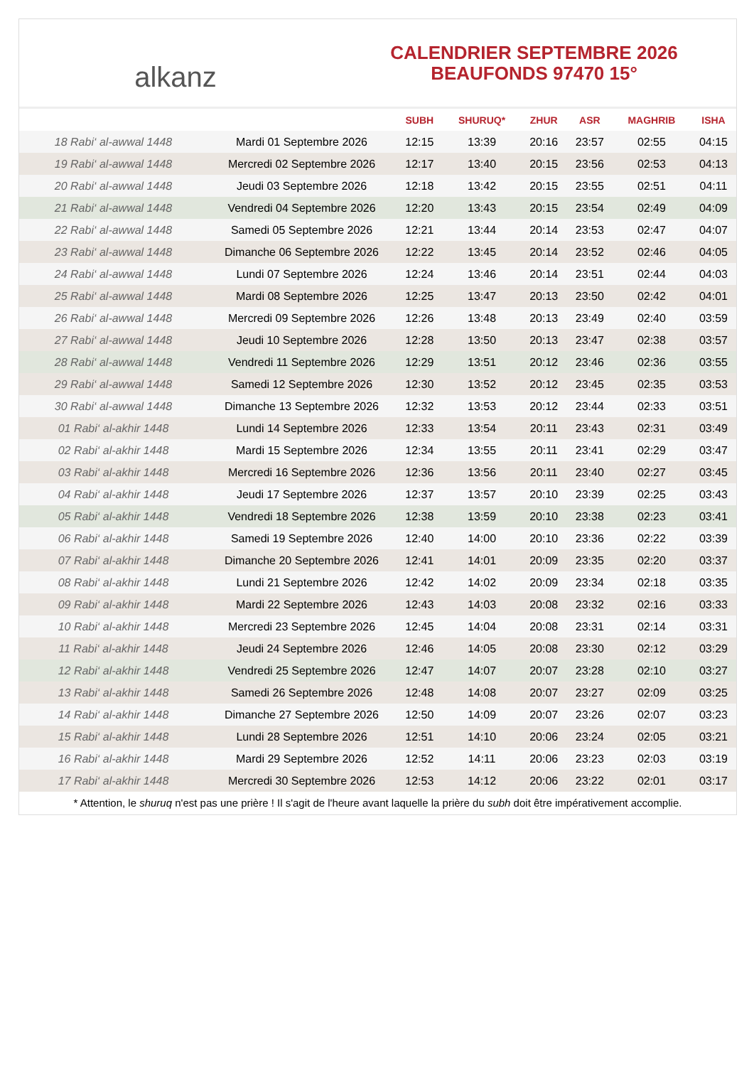alkanz
CALENDRIER SEPTEMBRE 2026
BEAUFONDS 97470 15°
| | | SUBH | SHURUQ* | ZHUR | ASR | MAGHRIB | ISHA |
| --- | --- | --- | --- | --- | --- | --- | --- |
| 18 Rabi‘ al-awwal 1448 | Mardi 01 Septembre 2026 | 12:15 | 13:39 | 20:16 | 23:57 | 02:55 | 04:15 |
| 19 Rabi‘ al-awwal 1448 | Mercredi 02 Septembre 2026 | 12:17 | 13:40 | 20:15 | 23:56 | 02:53 | 04:13 |
| 20 Rabi‘ al-awwal 1448 | Jeudi 03 Septembre 2026 | 12:18 | 13:42 | 20:15 | 23:55 | 02:51 | 04:11 |
| 21 Rabi‘ al-awwal 1448 | Vendredi 04 Septembre 2026 | 12:20 | 13:43 | 20:15 | 23:54 | 02:49 | 04:09 |
| 22 Rabi‘ al-awwal 1448 | Samedi 05 Septembre 2026 | 12:21 | 13:44 | 20:14 | 23:53 | 02:47 | 04:07 |
| 23 Rabi‘ al-awwal 1448 | Dimanche 06 Septembre 2026 | 12:22 | 13:45 | 20:14 | 23:52 | 02:46 | 04:05 |
| 24 Rabi‘ al-awwal 1448 | Lundi 07 Septembre 2026 | 12:24 | 13:46 | 20:14 | 23:51 | 02:44 | 04:03 |
| 25 Rabi‘ al-awwal 1448 | Mardi 08 Septembre 2026 | 12:25 | 13:47 | 20:13 | 23:50 | 02:42 | 04:01 |
| 26 Rabi‘ al-awwal 1448 | Mercredi 09 Septembre 2026 | 12:26 | 13:48 | 20:13 | 23:49 | 02:40 | 03:59 |
| 27 Rabi‘ al-awwal 1448 | Jeudi 10 Septembre 2026 | 12:28 | 13:50 | 20:13 | 23:47 | 02:38 | 03:57 |
| 28 Rabi‘ al-awwal 1448 | Vendredi 11 Septembre 2026 | 12:29 | 13:51 | 20:12 | 23:46 | 02:36 | 03:55 |
| 29 Rabi‘ al-awwal 1448 | Samedi 12 Septembre 2026 | 12:30 | 13:52 | 20:12 | 23:45 | 02:35 | 03:53 |
| 30 Rabi‘ al-awwal 1448 | Dimanche 13 Septembre 2026 | 12:32 | 13:53 | 20:12 | 23:44 | 02:33 | 03:51 |
| 01 Rabi‘ al-akhir 1448 | Lundi 14 Septembre 2026 | 12:33 | 13:54 | 20:11 | 23:43 | 02:31 | 03:49 |
| 02 Rabi‘ al-akhir 1448 | Mardi 15 Septembre 2026 | 12:34 | 13:55 | 20:11 | 23:41 | 02:29 | 03:47 |
| 03 Rabi‘ al-akhir 1448 | Mercredi 16 Septembre 2026 | 12:36 | 13:56 | 20:11 | 23:40 | 02:27 | 03:45 |
| 04 Rabi‘ al-akhir 1448 | Jeudi 17 Septembre 2026 | 12:37 | 13:57 | 20:10 | 23:39 | 02:25 | 03:43 |
| 05 Rabi‘ al-akhir 1448 | Vendredi 18 Septembre 2026 | 12:38 | 13:59 | 20:10 | 23:38 | 02:23 | 03:41 |
| 06 Rabi‘ al-akhir 1448 | Samedi 19 Septembre 2026 | 12:40 | 14:00 | 20:10 | 23:36 | 02:22 | 03:39 |
| 07 Rabi‘ al-akhir 1448 | Dimanche 20 Septembre 2026 | 12:41 | 14:01 | 20:09 | 23:35 | 02:20 | 03:37 |
| 08 Rabi‘ al-akhir 1448 | Lundi 21 Septembre 2026 | 12:42 | 14:02 | 20:09 | 23:34 | 02:18 | 03:35 |
| 09 Rabi‘ al-akhir 1448 | Mardi 22 Septembre 2026 | 12:43 | 14:03 | 20:08 | 23:32 | 02:16 | 03:33 |
| 10 Rabi‘ al-akhir 1448 | Mercredi 23 Septembre 2026 | 12:45 | 14:04 | 20:08 | 23:31 | 02:14 | 03:31 |
| 11 Rabi‘ al-akhir 1448 | Jeudi 24 Septembre 2026 | 12:46 | 14:05 | 20:08 | 23:30 | 02:12 | 03:29 |
| 12 Rabi‘ al-akhir 1448 | Vendredi 25 Septembre 2026 | 12:47 | 14:07 | 20:07 | 23:28 | 02:10 | 03:27 |
| 13 Rabi‘ al-akhir 1448 | Samedi 26 Septembre 2026 | 12:48 | 14:08 | 20:07 | 23:27 | 02:09 | 03:25 |
| 14 Rabi‘ al-akhir 1448 | Dimanche 27 Septembre 2026 | 12:50 | 14:09 | 20:07 | 23:26 | 02:07 | 03:23 |
| 15 Rabi‘ al-akhir 1448 | Lundi 28 Septembre 2026 | 12:51 | 14:10 | 20:06 | 23:24 | 02:05 | 03:21 |
| 16 Rabi‘ al-akhir 1448 | Mardi 29 Septembre 2026 | 12:52 | 14:11 | 20:06 | 23:23 | 02:03 | 03:19 |
| 17 Rabi‘ al-akhir 1448 | Mercredi 30 Septembre 2026 | 12:53 | 14:12 | 20:06 | 23:22 | 02:01 | 03:17 |
* Attention, le shuruq n'est pas une prière ! Il s'agit de l'heure avant laquelle la prière du subh doit être impérativement accomplie.